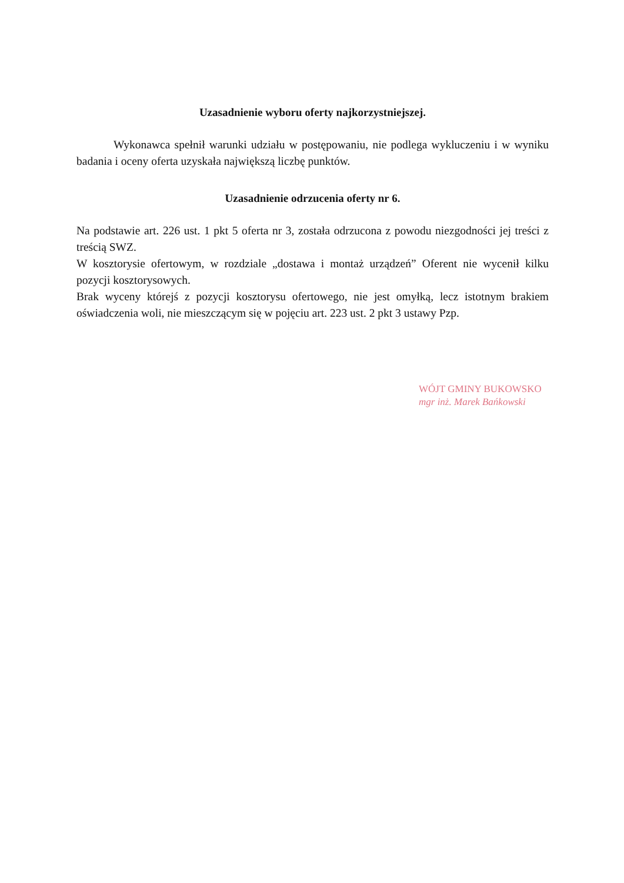Uzasadnienie wyboru oferty najkorzystniejszej.
Wykonawca spełnił warunki udziału w postępowaniu, nie podlega wykluczeniu i w wyniku badania i oceny oferta uzyskała największą liczbę punktów.
Uzasadnienie odrzucenia oferty nr 6.
Na podstawie art. 226 ust. 1 pkt 5 oferta nr 3, została odrzucona z powodu niezgodności jej treści z treścią SWZ.
W kosztorysie ofertowym, w rozdziale „dostawa i montaż urządzeń” Oferent nie wycenił kilku pozycji kosztorysowych.
Brak wyceny którejś z pozycji kosztorysu ofertowego, nie jest omyłką, lecz istotnym brakiem oświadczenia woli, nie mieszczącym się w pojęciu art. 223 ust. 2 pkt 3 ustawy Pzp.
WÓJT GMINY BUKOWSKO
mgr inż. Marek Bańkowski